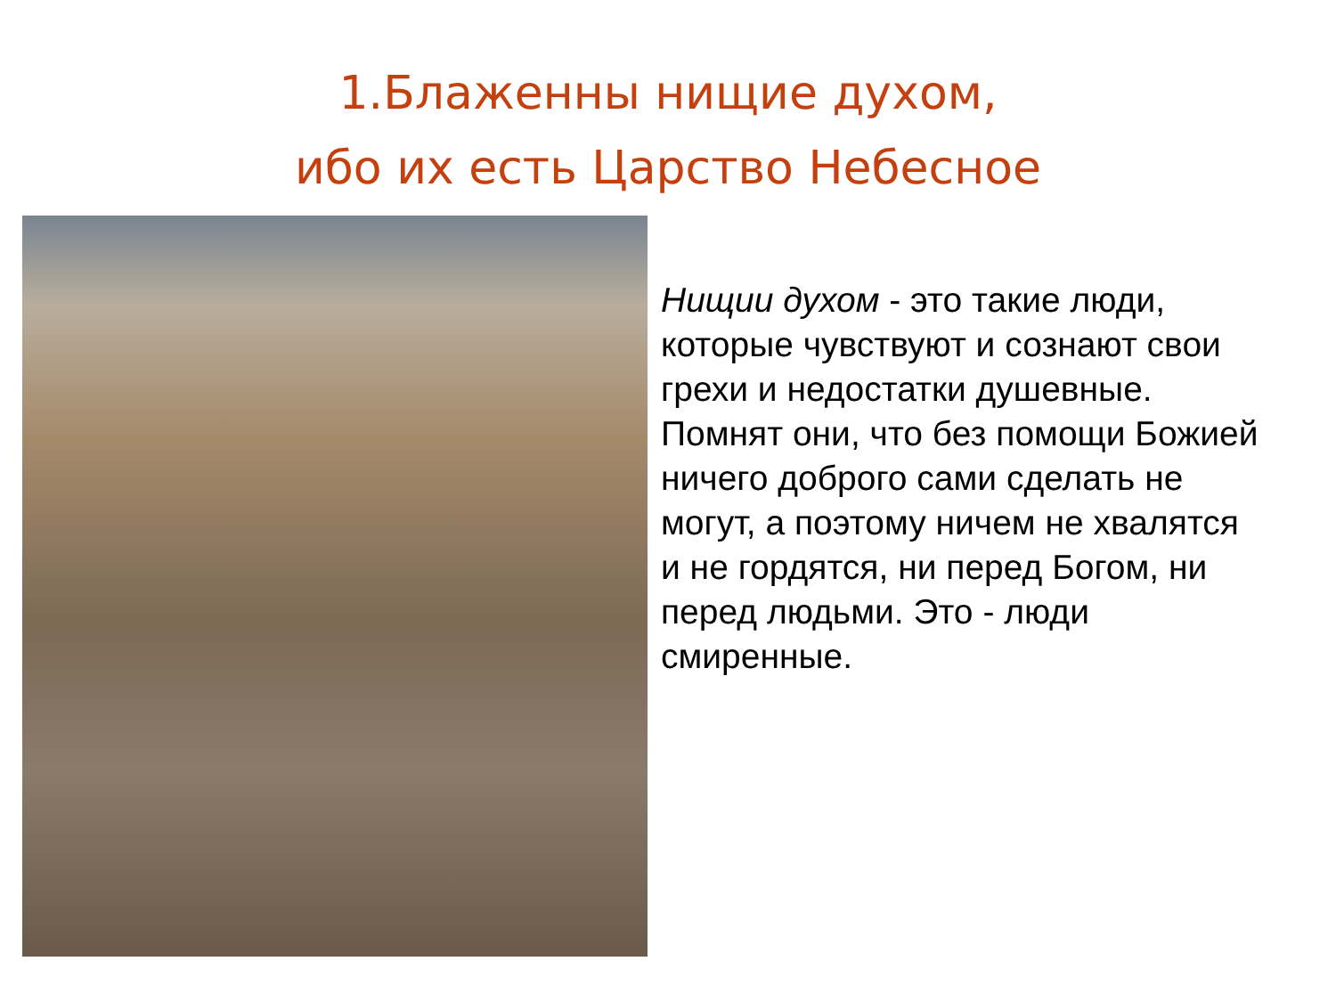1.Блаженны нищие духом,
ибо их есть Царство Небесное
Нищии духом - это такие люди, которые чувствуют и сознают свои грехи и недостатки душевные. Помнят они, что без помощи Божией ничего доброго сами сделать не могут, а поэтому ничем не хвалятся и не гордятся, ни перед Богом, ни перед людьми. Это - люди смиренные.